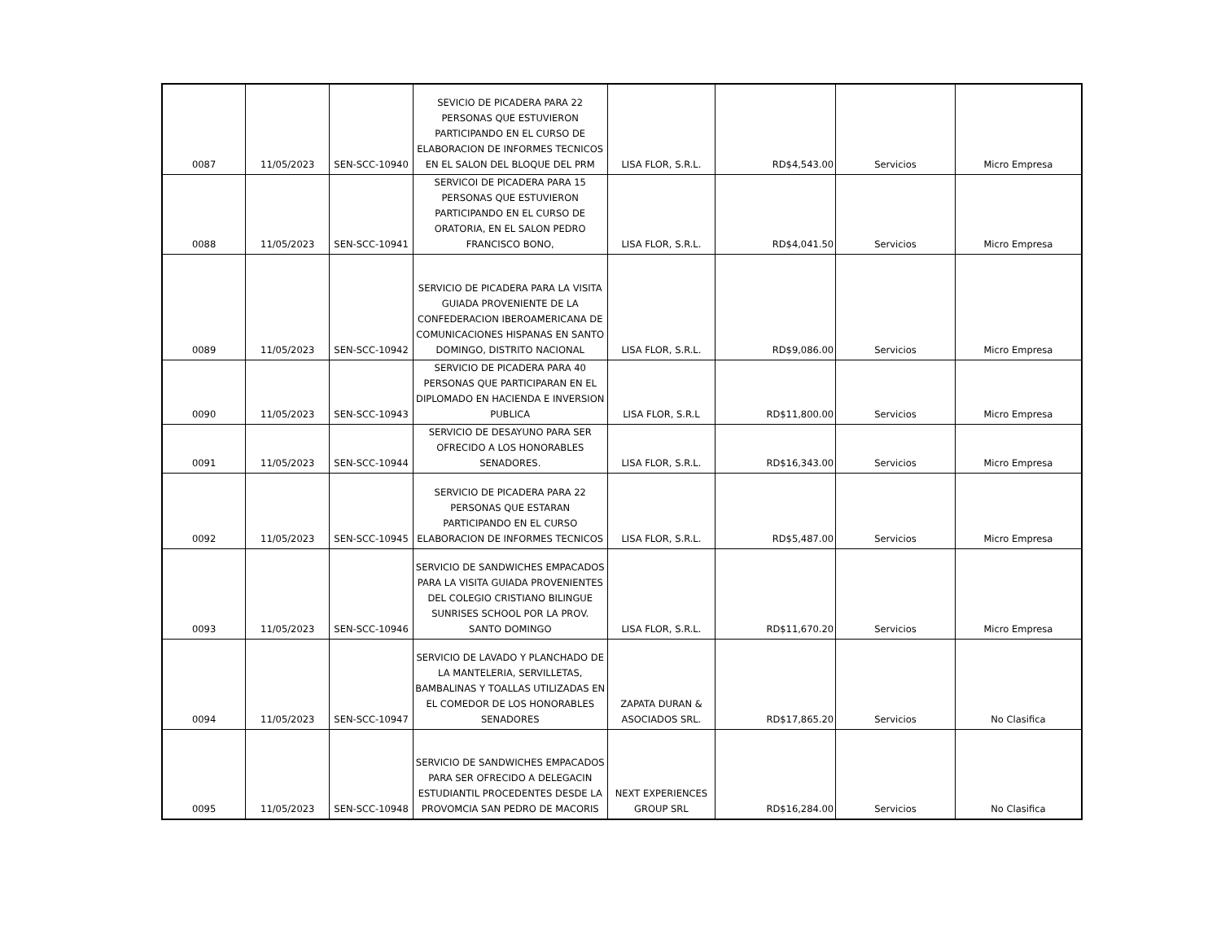| 0087 | 11/05/2023 | SEN-SCC-10940 | SEVICIO DE PICADERA PARA 22 PERSONAS QUE ESTUVIERON PARTICIPANDO EN EL CURSO DE ELABORACION DE INFORMES TECNICOS EN EL SALON DEL BLOQUE DEL PRM | LISA FLOR, S.R.L. | RD$4,543.00 | Servicios | Micro Empresa |
| 0088 | 11/05/2023 | SEN-SCC-10941 | SERVICOI DE PICADERA PARA 15 PERSONAS QUE ESTUVIERON PARTICIPANDO EN EL CURSO DE ORATORIA, EN EL SALON PEDRO FRANCISCO BONO, | LISA FLOR, S.R.L. | RD$4,041.50 | Servicios | Micro Empresa |
| 0089 | 11/05/2023 | SEN-SCC-10942 | SERVICIO DE PICADERA PARA LA VISITA GUIADA PROVENIENTE DE LA CONFEDERACION IBEROAMERICANA DE COMUNICACIONES HISPANAS EN SANTO DOMINGO, DISTRITO NACIONAL | LISA FLOR, S.R.L. | RD$9,086.00 | Servicios | Micro Empresa |
| 0090 | 11/05/2023 | SEN-SCC-10943 | SERVICIO DE PICADERA PARA 40 PERSONAS QUE PARTICIPARAN EN EL DIPLOMADO EN HACIENDA E INVERSION PUBLICA | LISA FLOR, S.R.L | RD$11,800.00 | Servicios | Micro Empresa |
| 0091 | 11/05/2023 | SEN-SCC-10944 | SERVICIO DE DESAYUNO PARA SER OFRECIDO A LOS HONORABLES SENADORES. | LISA FLOR, S.R.L. | RD$16,343.00 | Servicios | Micro Empresa |
| 0092 | 11/05/2023 | SEN-SCC-10945 | SERVICIO DE PICADERA PARA 22 PERSONAS QUE ESTARAN PARTICIPANDO EN EL CURSO ELABORACION DE INFORMES TECNICOS | LISA FLOR, S.R.L. | RD$5,487.00 | Servicios | Micro Empresa |
| 0093 | 11/05/2023 | SEN-SCC-10946 | SERVICIO DE SANDWICHES EMPACADOS PARA LA VISITA GUIADA PROVENIENTES DEL COLEGIO CRISTIANO BILINGUE SUNRISES SCHOOL POR LA PROV. SANTO DOMINGO | LISA FLOR, S.R.L. | RD$11,670.20 | Servicios | Micro Empresa |
| 0094 | 11/05/2023 | SEN-SCC-10947 | SERVICIO DE LAVADO Y PLANCHADO DE LA MANTELERIA, SERVILLETAS, BAMBALINAS Y TOALLAS UTILIZADAS EN EL COMEDOR DE LOS HONORABLES SENADORES | ZAPATA DURAN & ASOCIADOS SRL. | RD$17,865.20 | Servicios | No Clasifica |
| 0095 | 11/05/2023 | SEN-SCC-10948 | SERVICIO DE SANDWICHES EMPACADOS PARA SER OFRECIDO A DELEGACIN ESTUDIANTIL PROCEDENTES DESDE LA PROVOMCIA SAN PEDRO DE MACORIS | NEXT EXPERIENCES GROUP SRL | RD$16,284.00 | Servicios | No Clasifica |